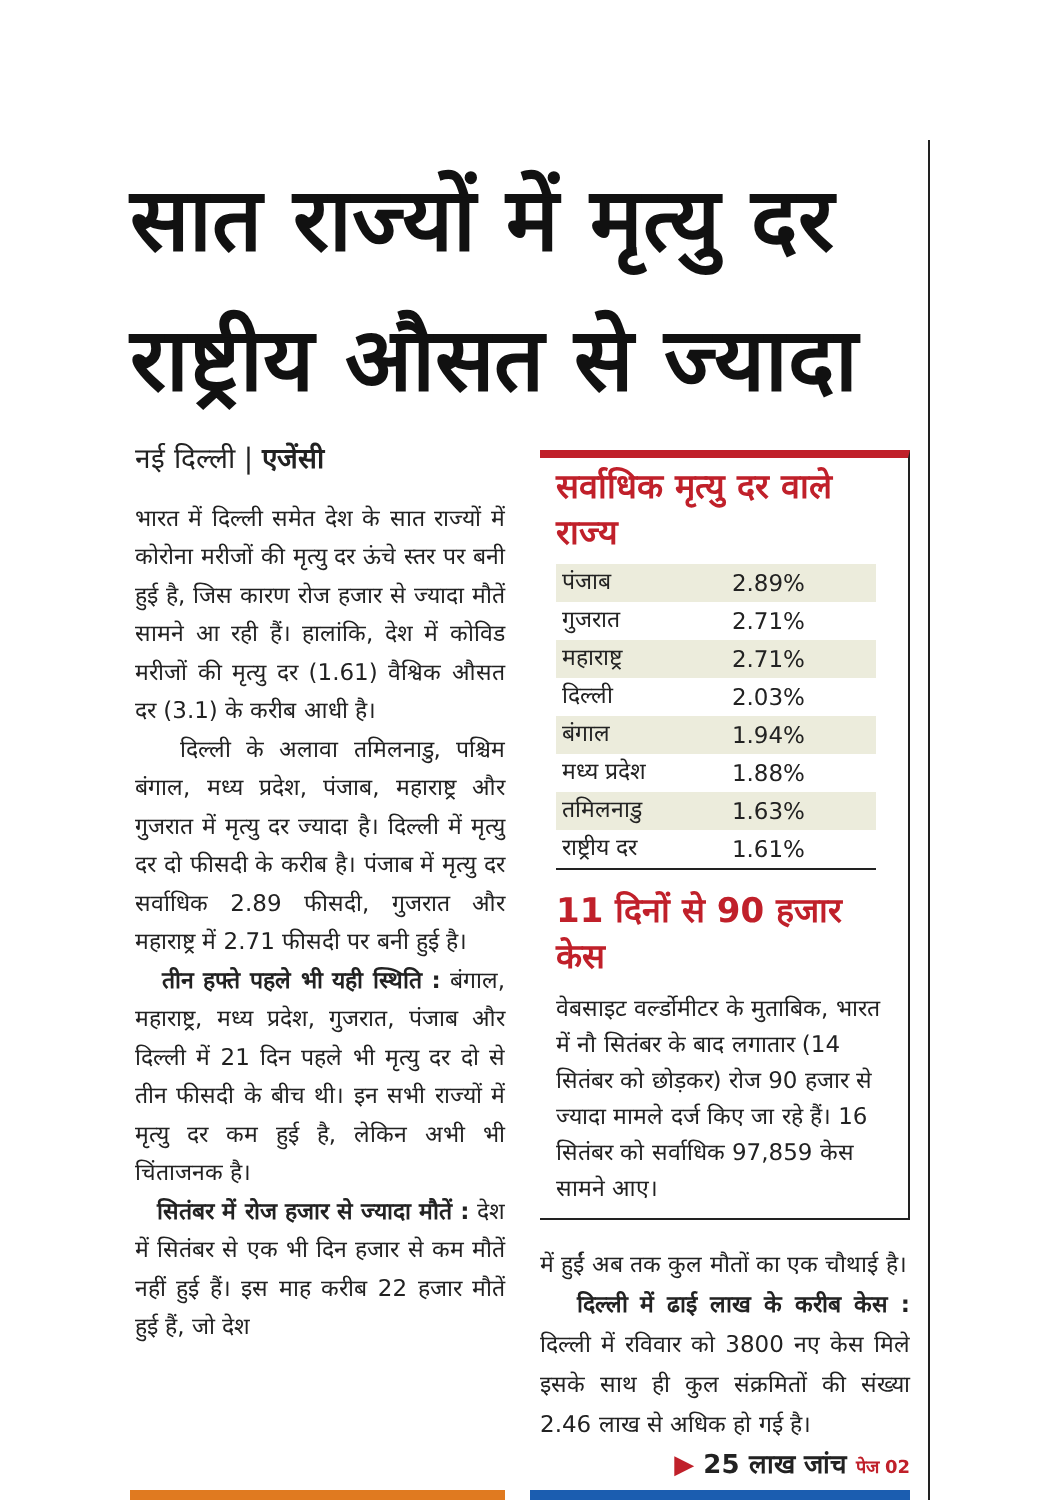सात राज्यों में मृत्यु दर राष्ट्रीय औसत से ज्यादा
नई दिल्ली | एजेंसी
भारत में दिल्ली समेत देश के सात राज्यों में कोरोना मरीजों की मृत्यु दर ऊंचे स्तर पर बनी हुई है, जिस कारण रोज हजार से ज्यादा मौतें सामने आ रही हैं। हालांकि, देश में कोविड मरीजों की मृत्यु दर (1.61) वैश्विक औसत दर (3.1) के करीब आधी है।
दिल्ली के अलावा तमिलनाडु, पश्चिम बंगाल, मध्य प्रदेश, पंजाब, महाराष्ट्र और गुजरात में मृत्यु दर ज्यादा है। दिल्ली में मृत्यु दर दो फीसदी के करीब है। पंजाब में मृत्यु दर सर्वाधिक 2.89 फीसदी, गुजरात और महाराष्ट्र में 2.71 फीसदी पर बनी हुई है।
तीन हफ्ते पहले भी यही स्थिति : बंगाल, महाराष्ट्र, मध्य प्रदेश, गुजरात, पंजाब और दिल्ली में 21 दिन पहले भी मृत्यु दर दो से तीन फीसदी के बीच थी। इन सभी राज्यों में मृत्यु दर कम हुई है, लेकिन अभी भी चिंताजनक है।
सितंबर में रोज हजार से ज्यादा मौतें : देश में सितंबर से एक भी दिन हजार से कम मौतें नहीं हुई हैं। इस माह करीब 22 हजार मौतें हुई हैं, जो देश
सर्वाधिक मृत्यु दर वाले राज्य
| पंजाब | 2.89% |
| गुजरात | 2.71% |
| महाराष्ट्र | 2.71% |
| दिल्ली | 2.03% |
| बंगाल | 1.94% |
| मध्य प्रदेश | 1.88% |
| तमिलनाडु | 1.63% |
| राष्ट्रीय दर | 1.61% |
11 दिनों से 90 हजार केस
वेबसाइट वर्ल्डोमीटर के मुताबिक, भारत में नौ सितंबर के बाद लगातार (14 सितंबर को छोड़कर) रोज 90 हजार से ज्यादा मामले दर्ज किए जा रहे हैं। 16 सितंबर को सर्वाधिक 97,859 केस सामने आए।
में हुईं अब तक कुल मौतों का एक चौथाई है।
दिल्ली में ढाई लाख के करीब केस : दिल्ली में रविवार को 3800 नए केस मिले इसके साथ ही कुल संक्रमितों की संख्या 2.46 लाख से अधिक हो गई है।
▶ 25 लाख जांच पेज 02